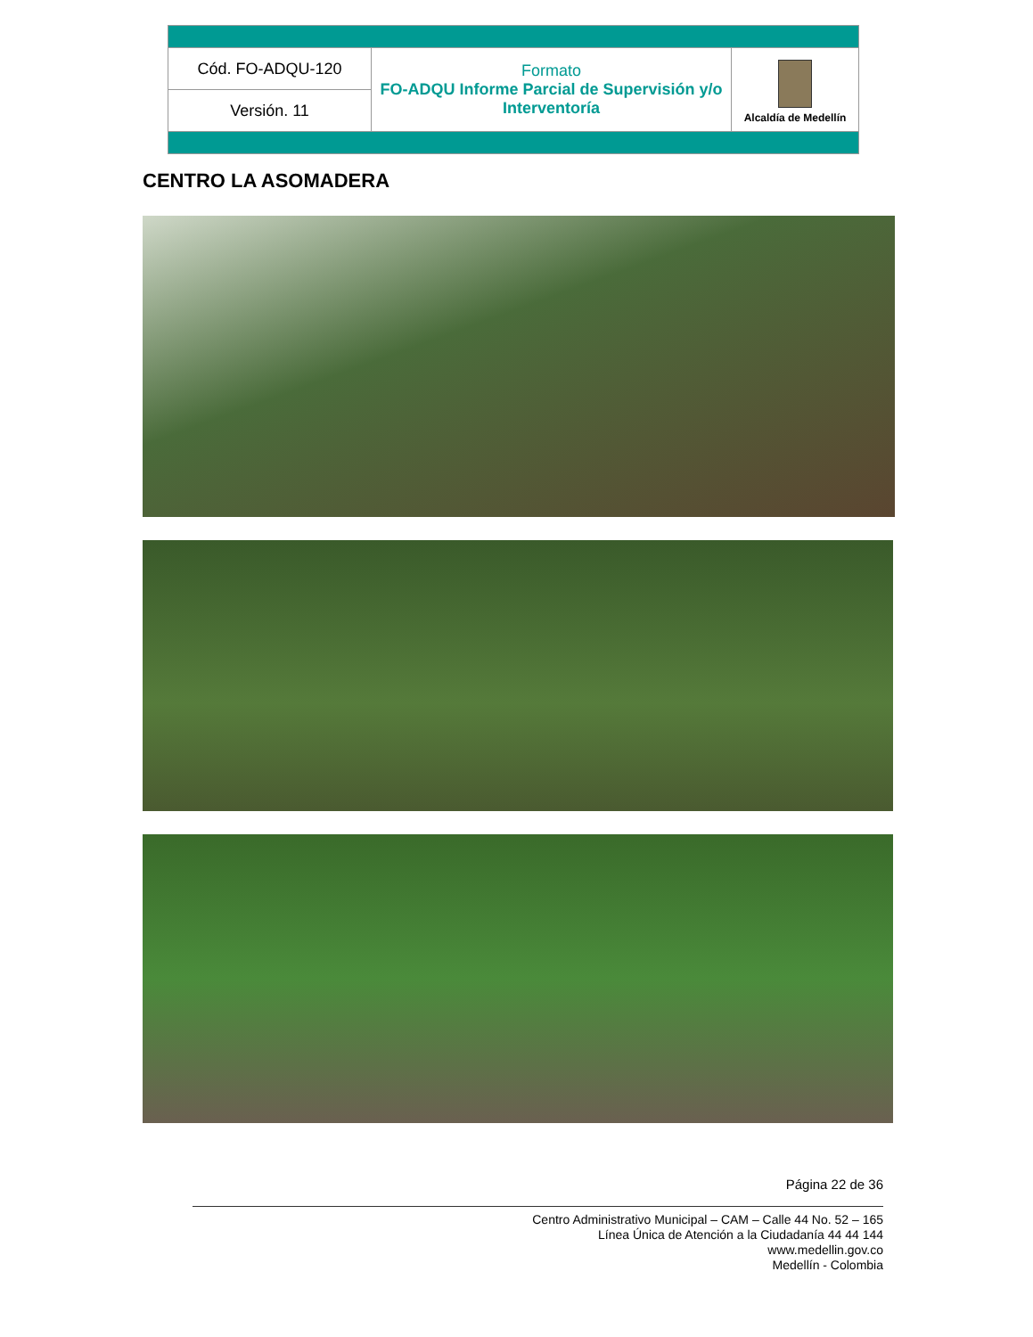| Cód. FO-ADQU-120 | Formato FO-ADQU Informe Parcial de Supervisión y/o Interventoría | Alcaldía de Medellín |
| Versión. 11 | | |
CENTRO LA ASOMADERA
Página 22 de 36
Centro Administrativo Municipal – CAM – Calle 44 No. 52 – 165
Línea Única de Atención a la Ciudadanía 44 44 144
www.medellin.gov.co
Medellín - Colombia